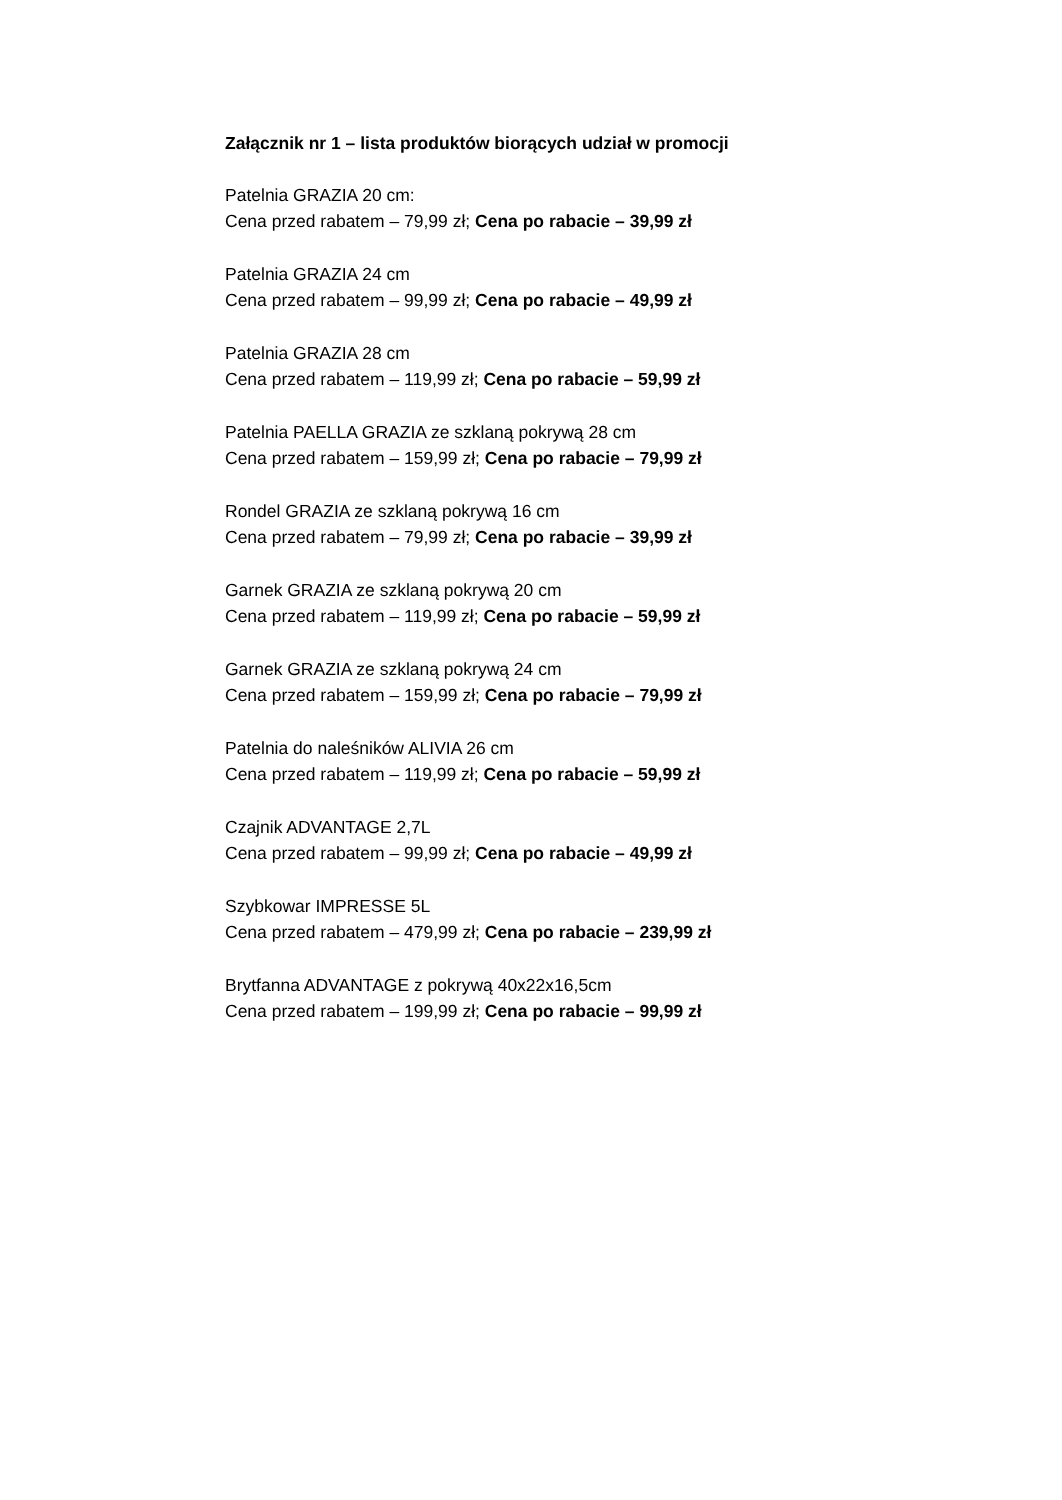Załącznik nr 1 – lista produktów biorących udział w promocji
Patelnia GRAZIA 20 cm:
Cena przed rabatem – 79,99 zł; Cena po rabacie – 39,99 zł
Patelnia GRAZIA 24 cm
Cena przed rabatem – 99,99 zł; Cena po rabacie – 49,99 zł
Patelnia GRAZIA 28 cm
Cena przed rabatem – 119,99 zł; Cena po rabacie – 59,99 zł
Patelnia PAELLA GRAZIA ze szklaną pokrywą 28 cm
Cena przed rabatem – 159,99 zł; Cena po rabacie – 79,99 zł
Rondel GRAZIA ze szklaną pokrywą 16 cm
Cena przed rabatem – 79,99 zł; Cena po rabacie – 39,99 zł
Garnek GRAZIA ze szklaną pokrywą 20 cm
Cena przed rabatem – 119,99 zł; Cena po rabacie – 59,99 zł
Garnek GRAZIA ze szklaną pokrywą 24 cm
Cena przed rabatem – 159,99 zł; Cena po rabacie – 79,99 zł
Patelnia do naleśników ALIVIA 26 cm
Cena przed rabatem – 119,99 zł; Cena po rabacie – 59,99 zł
Czajnik ADVANTAGE 2,7L
Cena przed rabatem – 99,99 zł; Cena po rabacie – 49,99 zł
Szybkowar IMPRESSE 5L
Cena przed rabatem – 479,99 zł; Cena po rabacie – 239,99 zł
Brytfanna ADVANTAGE z pokrywą 40x22x16,5cm
Cena przed rabatem – 199,99 zł; Cena po rabacie – 99,99 zł